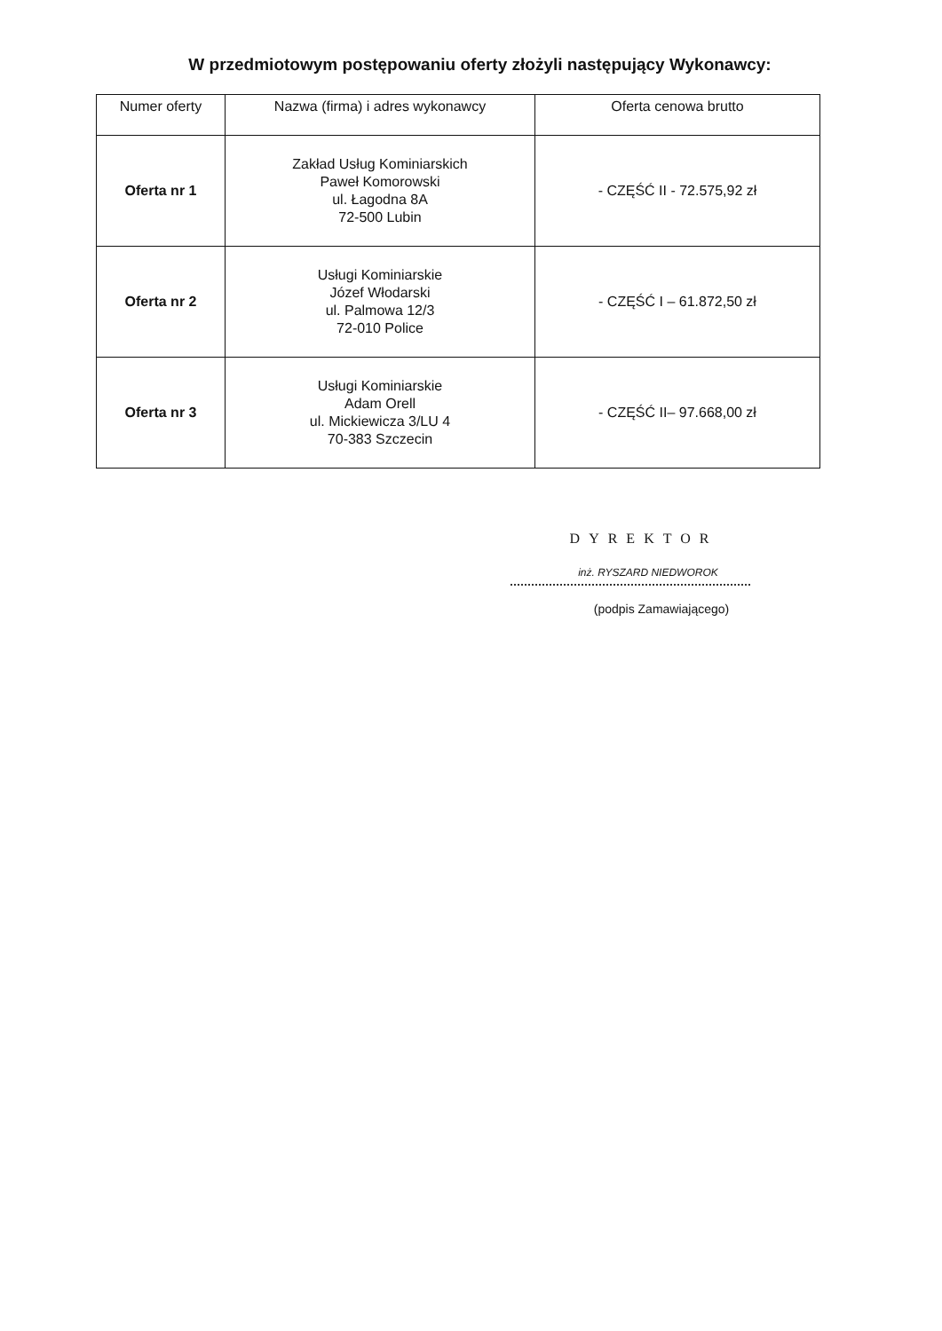W przedmiotowym postępowaniu oferty złożyli następujący Wykonawcy:
| Numer oferty | Nazwa (firma) i adres wykonawcy | Oferta cenowa brutto |
| --- | --- | --- |
| Oferta nr 1 | Zakład Usług Kominiarskich Paweł Komorowski ul. Łagodna 8A 72-500 Lubin | - CZĘŚĆ II - 72.575,92 zł |
| Oferta nr 2 | Usługi Kominiarskie Józef Włodarski ul. Palmowa 12/3 72-010 Police | - CZĘŚĆ I – 61.872,50 zł |
| Oferta nr 3 | Usługi Kominiarskie Adam Orell ul. Mickiewicza 3/LU 4 70-383 Szczecin | - CZĘŚĆ II– 97.668,00 zł |
DYREKTOR
inż. RYSZARD NIEDWOROK
(podpis Zamawiającego)